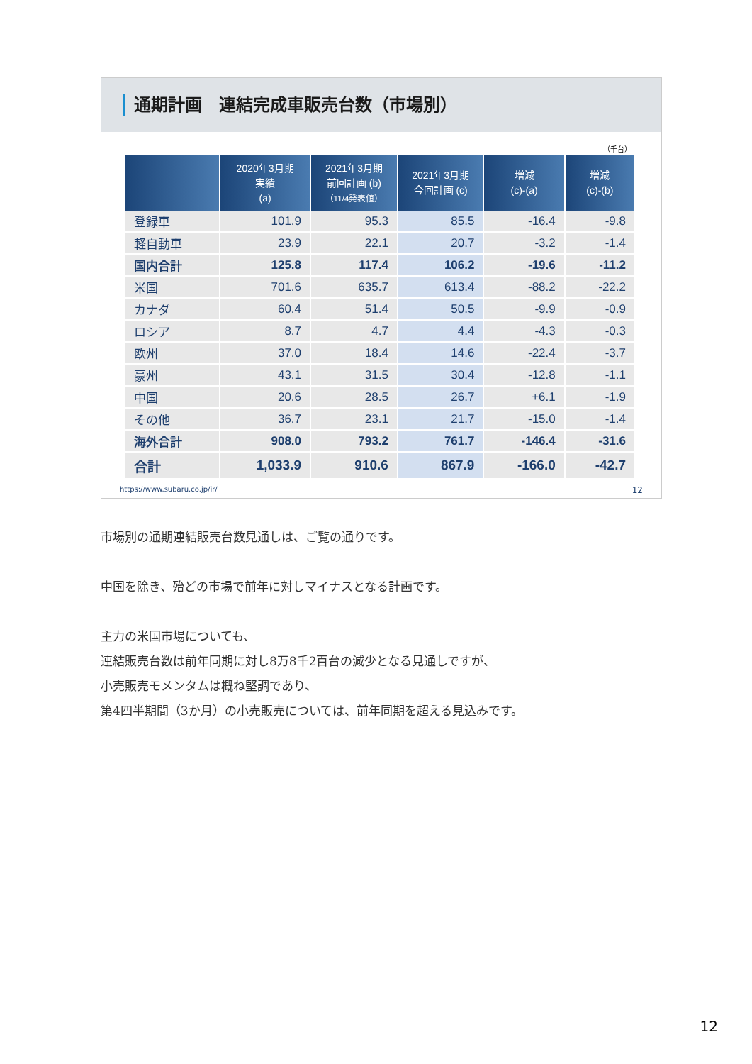通期計画　連結完成車販売台数（市場別）
（千台）
| | 2020年3月期 実績 (a) | 2021年3月期 前回計画 (b) （11/4発表値） | 2021年3月期 今回計画 (c) | 増減 (c)-(a) | 増減 (c)-(b) |
| --- | --- | --- | --- | --- | --- |
| 登録車 | 101.9 | 95.3 | 85.5 | -16.4 | -9.8 |
| 軽自動車 | 23.9 | 22.1 | 20.7 | -3.2 | -1.4 |
| 国内合計 | 125.8 | 117.4 | 106.2 | -19.6 | -11.2 |
| 米国 | 701.6 | 635.7 | 613.4 | -88.2 | -22.2 |
| カナダ | 60.4 | 51.4 | 50.5 | -9.9 | -0.9 |
| ロシア | 8.7 | 4.7 | 4.4 | -4.3 | -0.3 |
| 欧州 | 37.0 | 18.4 | 14.6 | -22.4 | -3.7 |
| 豪州 | 43.1 | 31.5 | 30.4 | -12.8 | -1.1 |
| 中国 | 20.6 | 28.5 | 26.7 | +6.1 | -1.9 |
| その他 | 36.7 | 23.1 | 21.7 | -15.0 | -1.4 |
| 海外合計 | 908.0 | 793.2 | 761.7 | -146.4 | -31.6 |
| 合計 | 1,033.9 | 910.6 | 867.9 | -166.0 | -42.7 |
https://www.subaru.co.jp/ir/ 12
市場別の通期連結販売台数見通しは、ご覧の通りです。
中国を除き、殆どの市場で前年に対しマイナスとなる計画です。
主力の米国市場についても、
連結販売台数は前年同期に対し8万8千2百台の減少となる見通しですが、
小売販売モメンタムは概ね堅調であり、
第4四半期間（3か月）の小売販売については、前年同期を超える見込みです。
12